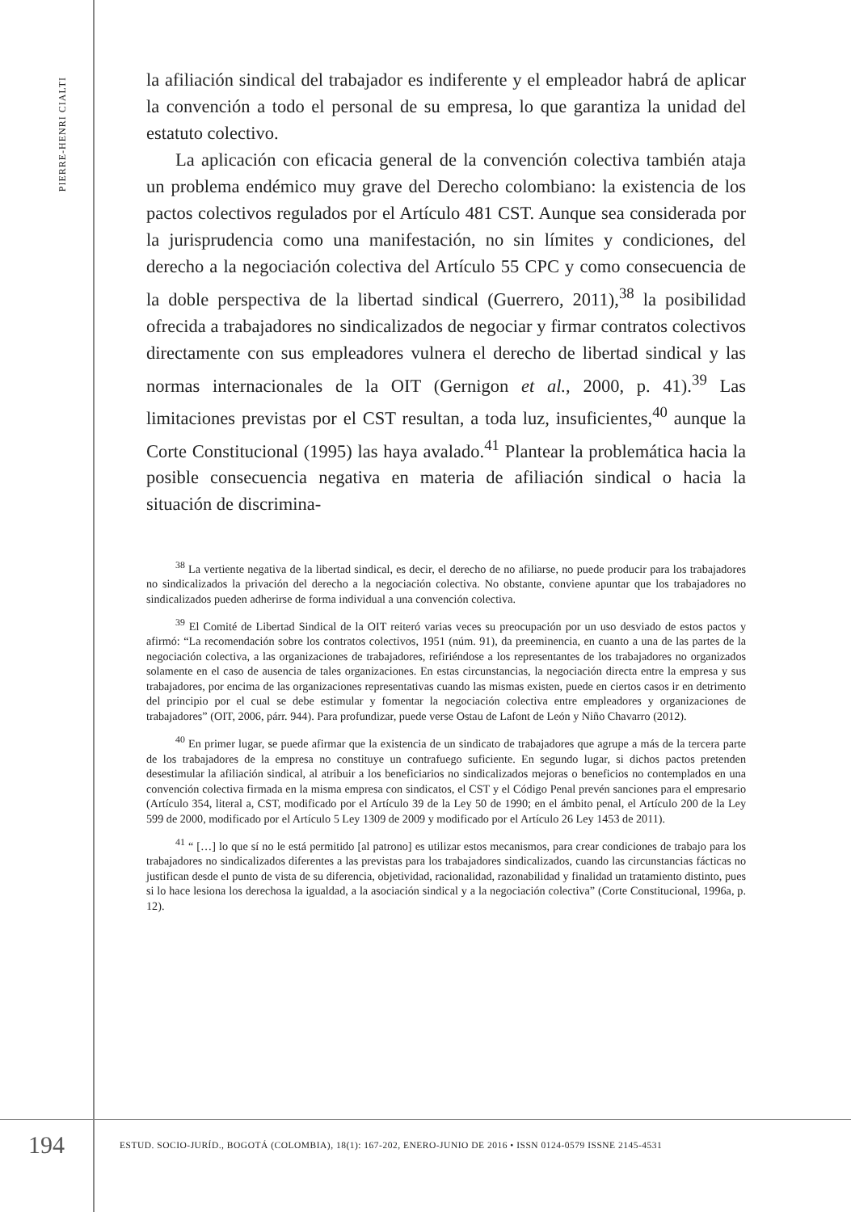PIERRE-HENRI CIALTI
la afiliación sindical del trabajador es indiferente y el empleador habrá de aplicar la convención a todo el personal de su empresa, lo que garantiza la unidad del estatuto colectivo.
La aplicación con eficacia general de la convención colectiva también ataja un problema endémico muy grave del Derecho colombiano: la existencia de los pactos colectivos regulados por el Artículo 481 CST. Aunque sea considerada por la jurisprudencia como una manifestación, no sin límites y condiciones, del derecho a la negociación colectiva del Artículo 55 CPC y como consecuencia de la doble perspectiva de la libertad sindical (Guerrero, 2011),<sup>38</sup> la posibilidad ofrecida a trabajadores no sindicalizados de negociar y firmar contratos colectivos directamente con sus empleadores vulnera el derecho de libertad sindical y las normas internacionales de la OIT (Gernigon et al., 2000, p. 41).<sup>39</sup> Las limitaciones previstas por el CST resultan, a toda luz, insuficientes,<sup>40</sup> aunque la Corte Constitucional (1995) las haya avalado.<sup>41</sup> Plantear la problemática hacia la posible consecuencia negativa en materia de afiliación sindical o hacia la situación de discrimina-
<sup>38</sup> La vertiente negativa de la libertad sindical, es decir, el derecho de no afiliarse, no puede producir para los trabajadores no sindicalizados la privación del derecho a la negociación colectiva. No obstante, conviene apuntar que los trabajadores no sindicalizados pueden adherirse de forma individual a una convención colectiva.
<sup>39</sup> El Comité de Libertad Sindical de la OIT reiteró varias veces su preocupación por un uso desviado de estos pactos y afirmó: “La recomendación sobre los contratos colectivos, 1951 (núm. 91), da preeminencia, en cuanto a una de las partes de la negociación colectiva, a las organizaciones de trabajadores, refiriéndose a los representantes de los trabajadores no organizados solamente en el caso de ausencia de tales organizaciones. En estas circunstancias, la negociación directa entre la empresa y sus trabajadores, por encima de las organizaciones representativas cuando las mismas existen, puede en ciertos casos ir en detrimento del principio por el cual se debe estimular y fomentar la negociación colectiva entre empleadores y organizaciones de trabajadores” (OIT, 2006, párr. 944). Para profundizar, puede verse Ostau de Lafont de León y Niño Chavarro (2012).
<sup>40</sup> En primer lugar, se puede afirmar que la existencia de un sindicato de trabajadores que agrupe a más de la tercera parte de los trabajadores de la empresa no constituye un contrafuego suficiente. En segundo lugar, si dichos pactos pretenden desestimular la afiliación sindical, al atribuir a los beneficiarios no sindicalizados mejoras o beneficios no contemplados en una convención colectiva firmada en la misma empresa con sindicatos, el CST y el Código Penal prevén sanciones para el empresario (Artículo 354, literal a, CST, modificado por el Artículo 39 de la Ley 50 de 1990; en el ámbito penal, el Artículo 200 de la Ley 599 de 2000, modificado por el Artículo 5 Ley 1309 de 2009 y modificado por el Artículo 26 Ley 1453 de 2011).
<sup>41</sup> “ […] lo que sí no le está permitido [al patrono] es utilizar estos mecanismos, para crear condiciones de trabajo para los trabajadores no sindicalizados diferentes a las previstas para los trabajadores sindicalizados, cuando las circunstancias fácticas no justifican desde el punto de vista de su diferencia, objetividad, racionalidad, razonabilidad y finalidad un tratamiento distinto, pues si lo hace lesiona los derechosa la igualdad, a la asociación sindical y a la negociación colectiva” (Corte Constitucional, 1996a, p. 12).
194
ESTUD. SOCIO-JURÍD., BOGOTÁ (COLOMBIA), 18(1): 167-202, ENERO-JUNIO DE 2016 • ISSN 0124-0579 ISSNE 2145-4531